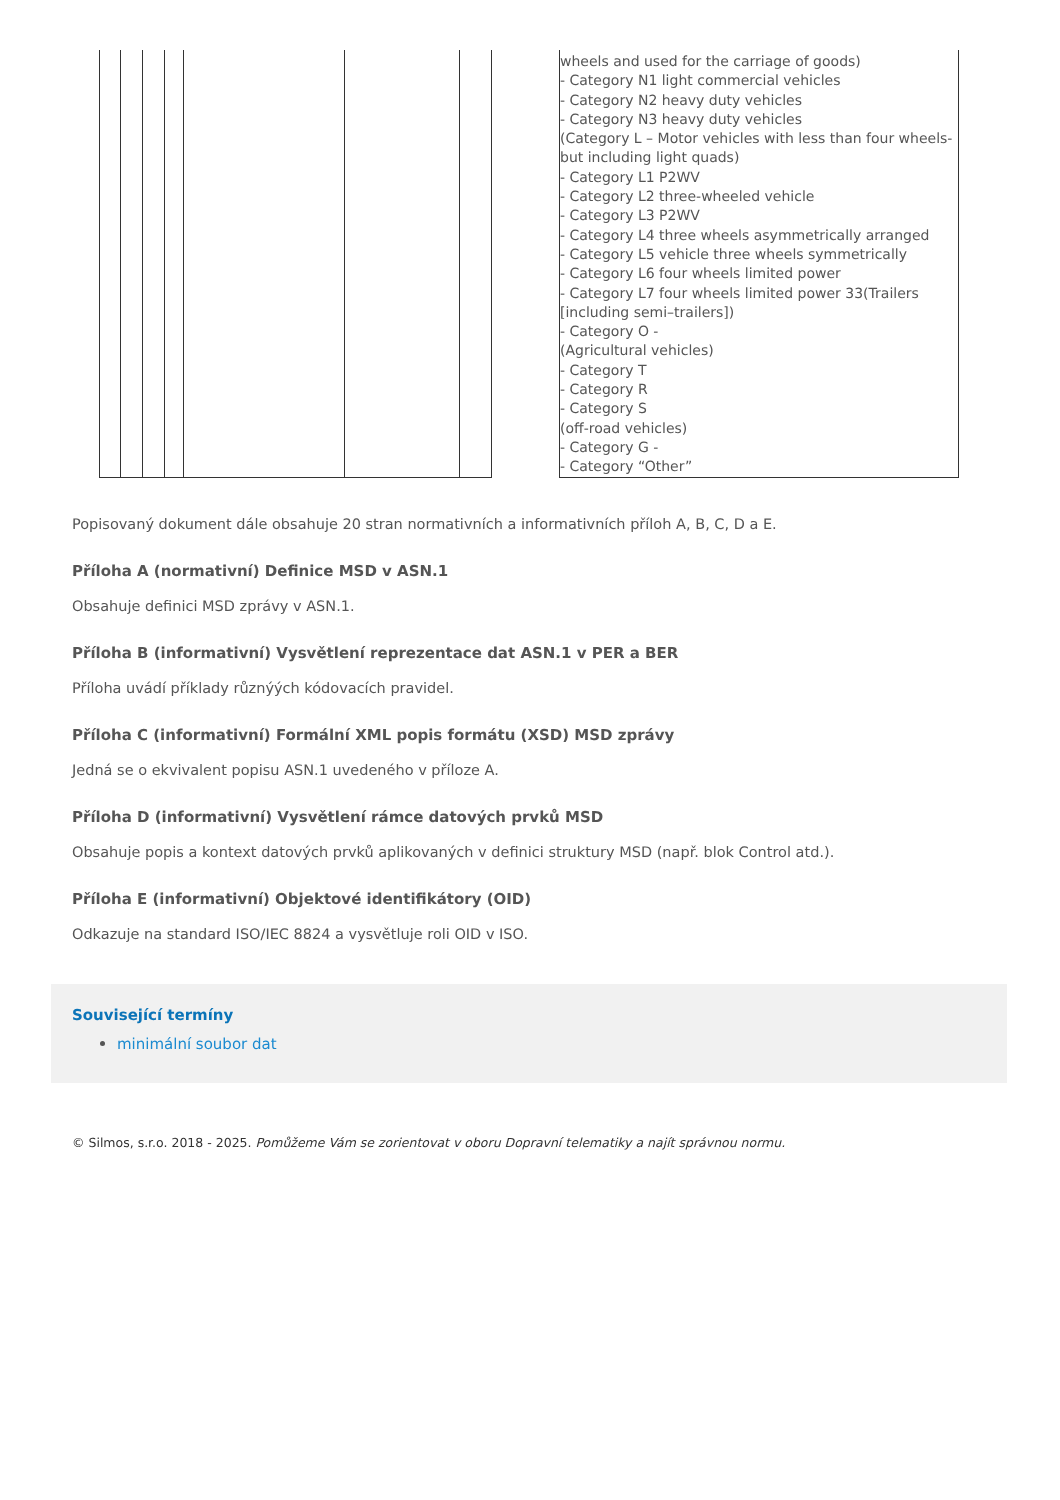| | | | | | | | | wheels and used for the carriage of goods) - Category N1 light commercial vehicles - Category N2 heavy duty vehicles - Category N3 heavy duty vehicles (Category L – Motor vehicles with less than four wheels- but including light quads) - Category L1 P2WV - Category L2 three-wheeled vehicle - Category L3 P2WV - Category L4 three wheels asymmetrically arranged - Category L5 vehicle three wheels symmetrically - Category L6 four wheels limited power - Category L7 four wheels limited power 33(Trailers [including semi–trailers]) - Category O - (Agricultural vehicles) - Category T - Category R - Category S (off-road vehicles) - Category G - - Category “Other” |
Popisovaný dokument dále obsahuje 20 stran normativních a informativních příloh A, B, C, D a E.
Příloha A (normativní) Definice MSD v ASN.1
Obsahuje definici MSD zprávy v ASN.1.
Příloha B (informativní) Vysvětlení reprezentace dat ASN.1 v PER a BER
Příloha uvádí příklady různýých kódovacích pravidel.
Příloha C (informativní) Formální XML popis formátu (XSD) MSD zprávy
Jedná se o ekvivalent popisu ASN.1 uvedeného v příloze A.
Příloha D (informativní) Vysvětlení rámce datových prvků MSD
Obsahuje popis a kontext datových prvků aplikovaných v definici struktury MSD (např. blok Control atd.).
Příloha E (informativní) Objektové identifikátory (OID)
Odkazuje na standard ISO/IEC 8824 a vysvětluje roli OID v ISO.
Související termíny
minimální soubor dat
© Silmos, s.r.o. 2018 - 2025. Pomůžeme Vám se zorientovat v oboru Dopravní telematiky a najít správnou normu.